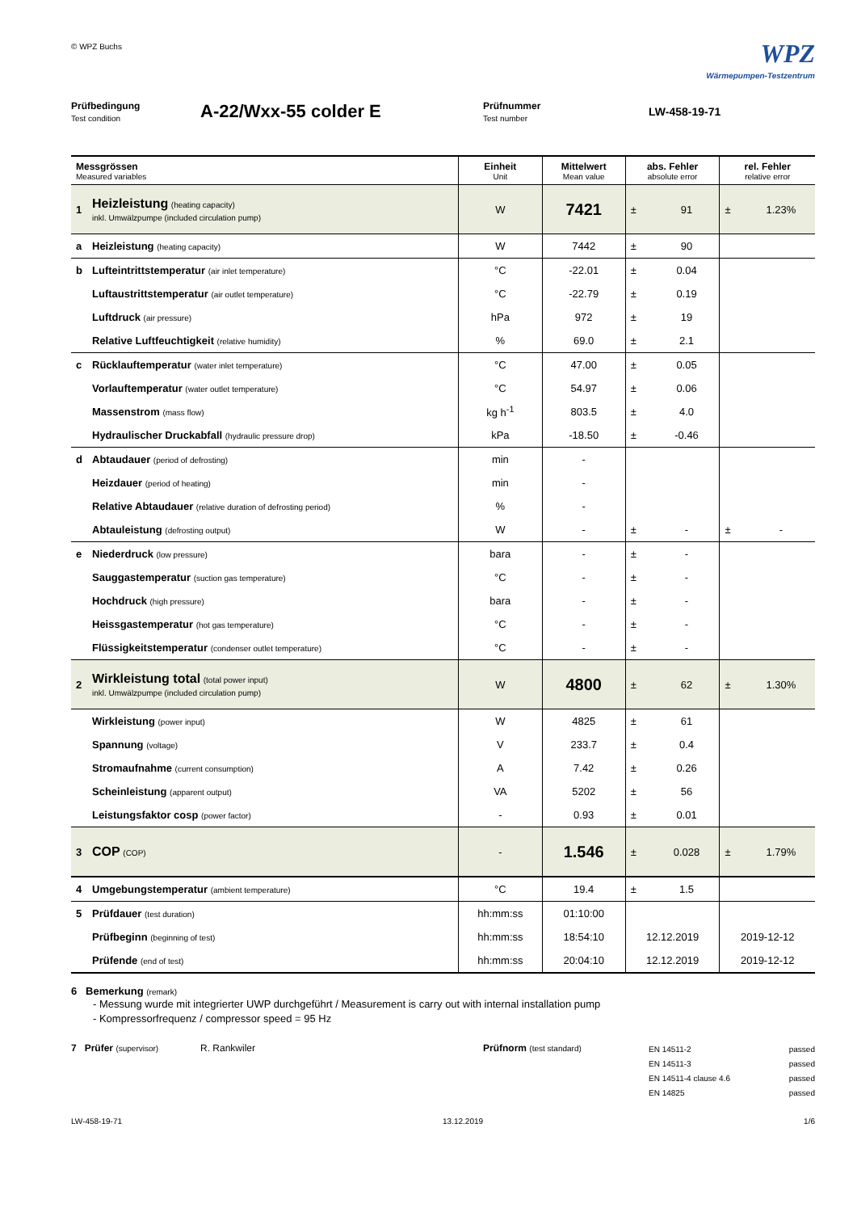© WPZ Buchs
WPZ
Wärmepumpen-Testzentrum
Prüfbedingung
Test condition
A-22/Wxx-55 colder E
Prüfnummer
Test number
LW-458-19-71
| Messgrössen Measured variables | | Einheit Unit | Mittelwert Mean value | abs. Fehler absolute error | | rel. Fehler relative error | |
| --- | --- | --- | --- | --- | --- | --- | --- |
| 1 | Heizleistung (heating capacity) inkl. Umwälzpumpe (included circulation pump) | W | 7421 | ± | 91 | ± | 1.23% |
| a | Heizleistung (heating capacity) | W | 7442 | ± | 90 | | |
| b | Lufteintrittstemperatur (air inlet temperature) | °C | -22.01 | ± | 0.04 | | |
| | Luftaustrittstemperatur (air outlet temperature) | °C | -22.79 | ± | 0.19 | | |
| | Luftdruck (air pressure) | hPa | 972 | ± | 19 | | |
| | Relative Luftfeuchtigkeit (relative humidity) | % | 69.0 | ± | 2.1 | | |
| c | Rücklauftemperatur (water inlet temperature) | °C | 47.00 | ± | 0.05 | | |
| | Vorlauftemperatur (water outlet temperature) | °C | 54.97 | ± | 0.06 | | |
| | Massenstrom (mass flow) | kg h<sup>-1</sup> | 803.5 | ± | 4.0 | | |
| | Hydraulischer Druckabfall (hydraulic pressure drop) | kPa | -18.50 | ± | -0.46 | | |
| d | Abtaudauer (period of defrosting) | min | - | | | | |
| | Heizdauer (period of heating) | min | - | | | | |
| | Relative Abtaudauer (relative duration of defrosting period) | % | - | | | | |
| | Abtauleistung (defrosting output) | W | - | ± | - | ± | - |
| e | Niederdruck (low pressure) | bara | - | ± | - | | |
| | Sauggastemperatur (suction gas temperature) | °C | - | ± | - | | |
| | Hochdruck (high pressure) | bara | - | ± | - | | |
| | Heissgastemperatur (hot gas temperature) | °C | - | ± | - | | |
| | Flüssigkeitstemperatur (condenser outlet temperature) | °C | - | ± | - | | |
| 2 | Wirkleistung total (total power input) inkl. Umwälzpumpe (included circulation pump) | W | 4800 | ± | 62 | ± | 1.30% |
| | Wirkleistung (power input) | W | 4825 | ± | 61 | | |
| | Spannung (voltage) | V | 233.7 | ± | 0.4 | | |
| | Stromaufnahme (current consumption) | A | 7.42 | ± | 0.26 | | |
| | Scheinleistung (apparent output) | VA | 5202 | ± | 56 | | |
| | Leistungsfaktor cosp (power factor) | - | 0.93 | ± | 0.01 | | |
| 3 | COP (COP) | - | 1.546 | ± | 0.028 | ± | 1.79% |
| 4 | Umgebungstemperatur (ambient temperature) | °C | 19.4 | ± | 1.5 | | |
| 5 | Prüfdauer (test duration) | hh:mm:ss | 01:10:00 | | | | |
| | Prüfbeginn (beginning of test) | hh:mm:ss | 18:54:10 | 12.12.2019 | | 2019-12-12 | |
| | Prüfende (end of test) | hh:mm:ss | 20:04:10 | 12.12.2019 | | 2019-12-12 | |
6 Bemerkung (remark)
- Messung wurde mit integrierter UWP durchgeführt / Measurement is carry out with internal installation pump
- Kompressorfrequenz / compressor speed = 95 Hz
7 Prüfer (supervisor)
R. Rankwiler Prüfnorm (test standard)
EN 14511-2 passed
EN 14511-3 passed
EN 14511-4 clause 4.6 passed
EN 14825 passed
LW-458-19-71 13.12.2019 1/6